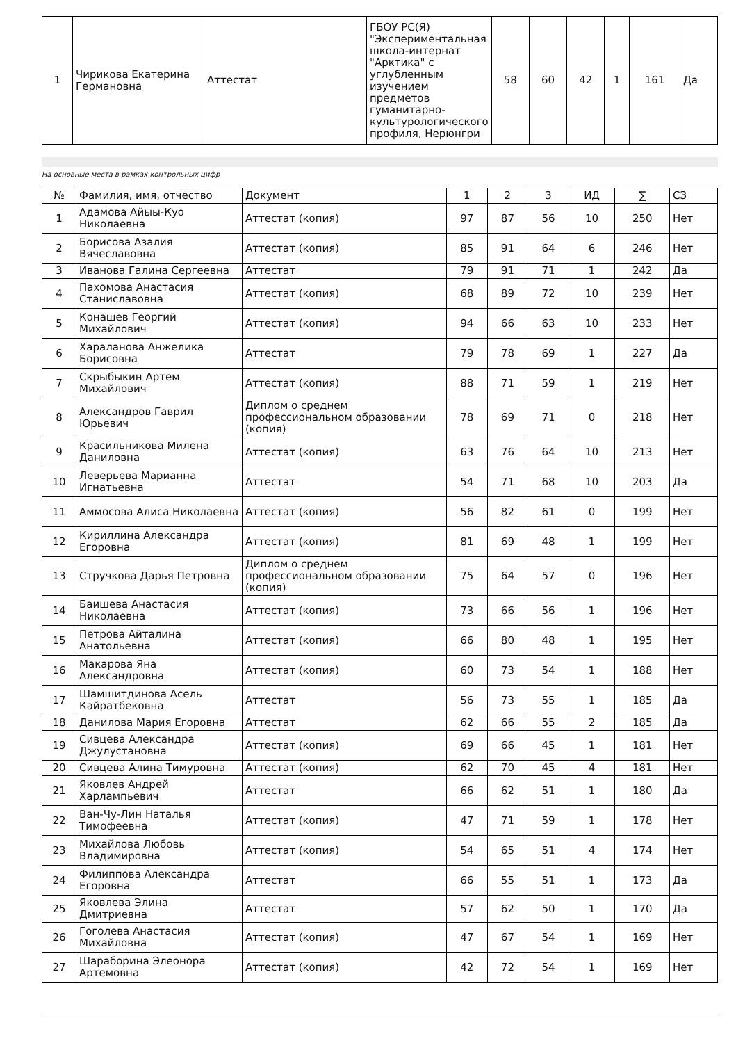| 1 | Чирикова Екатерина Германовна | Аттестат | ГБОУ РС(Я) "Экспериментальная школа-интернат "Арктика" с углубленным изучением предметов гуманитарно-культурологического профиля, Нерюнгри | 58 | 60 | 42 | 1 | 161 | Да |
На основные места в рамках контрольных цифр
| № | Фамилия, имя, отчество | Документ | 1 | 2 | 3 | ИД | ∑ | СЗ |
| --- | --- | --- | --- | --- | --- | --- | --- | --- |
| 1 | Адамова Айыы-Куо Николаевна | Аттестат (копия) | 97 | 87 | 56 | 10 | 250 | Нет |
| 2 | Борисова Азалия Вячеславовна | Аттестат (копия) | 85 | 91 | 64 | 6 | 246 | Нет |
| 3 | Иванова Галина Сергеевна | Аттестат | 79 | 91 | 71 | 1 | 242 | Да |
| 4 | Пахомова Анастасия Станиславовна | Аттестат (копия) | 68 | 89 | 72 | 10 | 239 | Нет |
| 5 | Конашев Георгий Михайлович | Аттестат (копия) | 94 | 66 | 63 | 10 | 233 | Нет |
| 6 | Хараланова Анжелика Борисовна | Аттестат | 79 | 78 | 69 | 1 | 227 | Да |
| 7 | Скрыбыкин Артем Михайлович | Аттестат (копия) | 88 | 71 | 59 | 1 | 219 | Нет |
| 8 | Александров Гаврил Юрьевич | Диплом о среднем профессиональном образовании (копия) | 78 | 69 | 71 | 0 | 218 | Нет |
| 9 | Красильникова Милена Даниловна | Аттестат (копия) | 63 | 76 | 64 | 10 | 213 | Нет |
| 10 | Леверьева Марианна Игнатьевна | Аттестат | 54 | 71 | 68 | 10 | 203 | Да |
| 11 | Аммосова Алиса Николаевна | Аттестат (копия) | 56 | 82 | 61 | 0 | 199 | Нет |
| 12 | Кириллина Александра Егоровна | Аттестат (копия) | 81 | 69 | 48 | 1 | 199 | Нет |
| 13 | Стручкова Дарья Петровна | Диплом о среднем профессиональном образовании (копия) | 75 | 64 | 57 | 0 | 196 | Нет |
| 14 | Баишева Анастасия Николаевна | Аттестат (копия) | 73 | 66 | 56 | 1 | 196 | Нет |
| 15 | Петрова Айталина Анатольевна | Аттестат (копия) | 66 | 80 | 48 | 1 | 195 | Нет |
| 16 | Макарова Яна Александровна | Аттестат (копия) | 60 | 73 | 54 | 1 | 188 | Нет |
| 17 | Шамшитдинова Асель Кайратбековна | Аттестат | 56 | 73 | 55 | 1 | 185 | Да |
| 18 | Данилова Мария Егоровна | Аттестат | 62 | 66 | 55 | 2 | 185 | Да |
| 19 | Сивцева Александра Джулустановна | Аттестат (копия) | 69 | 66 | 45 | 1 | 181 | Нет |
| 20 | Сивцева Алина Тимуровна | Аттестат (копия) | 62 | 70 | 45 | 4 | 181 | Нет |
| 21 | Яковлев Андрей Харлампьевич | Аттестат | 66 | 62 | 51 | 1 | 180 | Да |
| 22 | Ван-Чу-Лин Наталья Тимофеевна | Аттестат (копия) | 47 | 71 | 59 | 1 | 178 | Нет |
| 23 | Михайлова Любовь Владимировна | Аттестат (копия) | 54 | 65 | 51 | 4 | 174 | Нет |
| 24 | Филиппова Александра Егоровна | Аттестат | 66 | 55 | 51 | 1 | 173 | Да |
| 25 | Яковлева Элина Дмитриевна | Аттестат | 57 | 62 | 50 | 1 | 170 | Да |
| 26 | Гоголева Анастасия Михайловна | Аттестат (копия) | 47 | 67 | 54 | 1 | 169 | Нет |
| 27 | Шараборина Элеонора Артемовна | Аттестат (копия) | 42 | 72 | 54 | 1 | 169 | Нет |